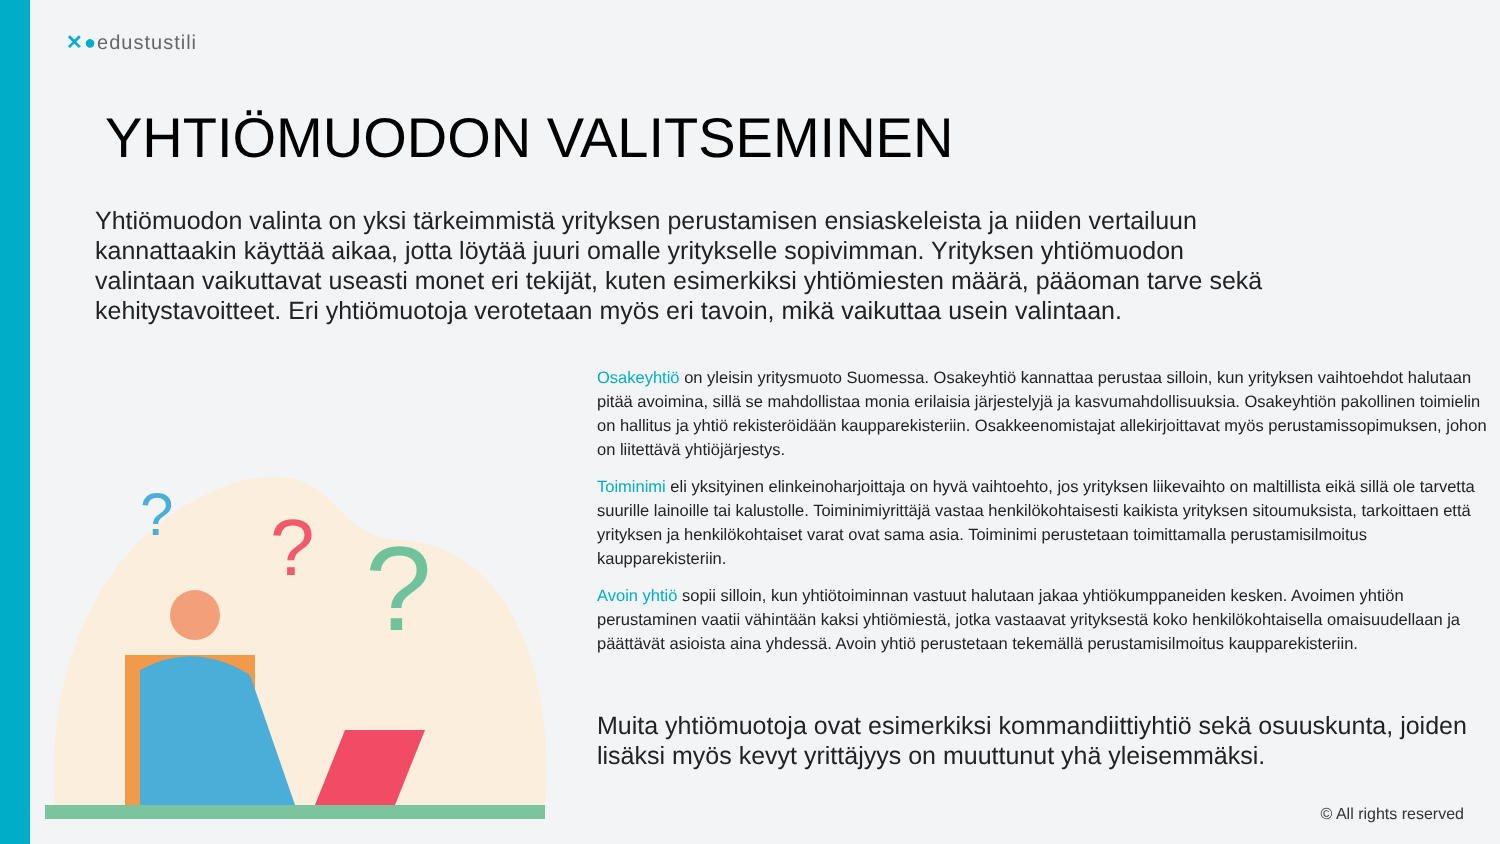✕●edustustili
YHTIÖMUODON VALITSEMINEN
Yhtiömuodon valinta on yksi tärkeimmistä yrityksen perustamisen ensiaskeleista ja niiden vertailuun kannattaakin käyttää aikaa, jotta löytää juuri omalle yritykselle sopivimman. Yrityksen yhtiömuodon valintaan vaikuttavat useasti monet eri tekijät, kuten esimerkiksi yhtiömiesten määrä, pääoman tarve sekä kehitystavoitteet. Eri yhtiömuotoja verotetaan myös eri tavoin, mikä vaikuttaa usein valintaan.
?
?
?
Osakeyhtiö on yleisin yritysmuoto Suomessa. Osakeyhtiö kannattaa perustaa silloin, kun yrityksen vaihtoehdot halutaan pitää avoimina, sillä se mahdollistaa monia erilaisia järjestelyjä ja kasvumahdollisuuksia. Osakeyhtiön pakollinen toimielin on hallitus ja yhtiö rekisteröidään kaupparekisteriin. Osakkeenomistajat allekirjoittavat myös perustamissopimuksen, johon on liitettävä yhtiöjärjestys.
Toiminimi eli yksityinen elinkeinoharjoittaja on hyvä vaihtoehto, jos yrityksen liikevaihto on maltillista eikä sillä ole tarvetta suurille lainoille tai kalustolle. Toiminimiyrittäjä vastaa henkilökohtaisesti kaikista yrityksen sitoumuksista, tarkoittaen että yrityksen ja henkilökohtaiset varat ovat sama asia. Toiminimi perustetaan toimittamalla perustamisilmoitus kaupparekisteriin.
Avoin yhtiö sopii silloin, kun yhtiötoiminnan vastuut halutaan jakaa yhtiökumppaneiden kesken. Avoimen yhtiön perustaminen vaatii vähintään kaksi yhtiömiestä, jotka vastaavat yrityksestä koko henkilökohtaisella omaisuudellaan ja päättävät asioista aina yhdessä. Avoin yhtiö perustetaan tekemällä perustamisilmoitus kaupparekisteriin.
Muita yhtiömuotoja ovat esimerkiksi kommandiittiyhtiö sekä osuuskunta, joiden lisäksi myös kevyt yrittäjyys on muuttunut yhä yleisemmäksi.
© All rights reserved